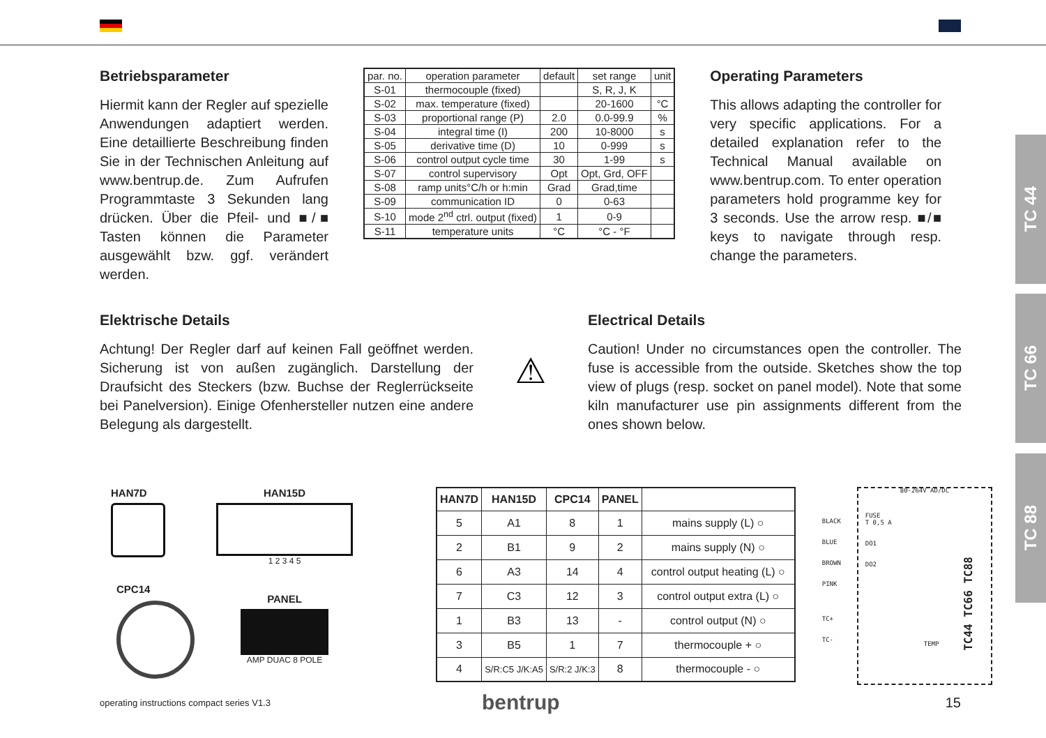Betriebsparameter
Hiermit kann der Regler auf spezielle Anwendungen adaptiert werden. Eine detaillierte Beschreibung finden Sie in der Technischen Anleitung auf www.bentrup.de. Zum Aufrufen Programmtaste 3 Sekunden lang drücken. Über die Pfeil- und ■/■ Tasten können die Parameter ausgewählt bzw. ggf. verändert werden.
| par. no. | operation parameter | default | set range | unit |
| S-01 | thermocouple (fixed) | | S, R, J, K | |
| S-02 | max. temperature (fixed) | | 20-1600 | °C |
| S-03 | proportional range (P) | 2.0 | 0.0-99.9 | % |
| S-04 | integral time (I) | 200 | 10-8000 | s |
| S-05 | derivative time (D) | 10 | 0-999 | s |
| S-06 | control output cycle time | 30 | 1-99 | s |
| S-07 | control supervisory | Opt | Opt, Grd, OFF | |
| S-08 | ramp units°C/h or h:min | Grad | Grad,time | |
| S-09 | communication ID | 0 | 0-63 | |
| S-10 | mode 2<sup>nd</sup> ctrl. output (fixed) | 1 | 0-9 | |
| S-11 | temperature units | °C | °C - °F | |
Operating Parameters
This allows adapting the controller for very specific applications. For a detailed explanation refer to the Technical Manual available on www.bentrup.com. To enter operation parameters hold programme key for 3 seconds. Use the arrow resp. ■/■ keys to navigate through resp. change the parameters.
Elektrische Details
Achtung! Der Regler darf auf keinen Fall geöffnet werden. Sicherung ist von außen zugänglich. Darstellung der Draufsicht des Steckers (bzw. Buchse der Reglerrückseite bei Panelversion). Einige Ofenhersteller nutzen eine andere Belegung als dargestellt.
⚠
Electrical Details
Caution! Under no circumstances open the controller. The fuse is accessible from the outside. Sketches show the top view of plugs (resp. socket on panel model). Note that some kiln manufacturer use pin assignments different from the ones shown below.
HAN7D
HAN15D
1 2 3 4 5
CPC14
PANEL
AMP DUAC 8 POLE
| HAN7D | HAN15D | CPC14 | PANEL | |
| --- | --- | --- | --- | --- |
| 5 | A1 | 8 | 1 | mains supply (L) ○ |
| 2 | B1 | 9 | 2 | mains supply (N) ○ |
| 6 | A3 | 14 | 4 | control output heating (L) ○ |
| 7 | C3 | 12 | 3 | control output extra (L) ○ |
| 1 | B3 | 13 | - | control output (N) ○ |
| 3 | B5 | 1 | 7 | thermocouple + ○ |
| 4 | S/R:C5 J/K:A5 | S/R:2 J/K:3 | 8 | thermocouple - ○ |
BLACK
BLUE
BROWN
PINK
TC+
TC-
FUSE
T 0,5 A
DO1
DO2
80-264V AD/DC
TEMP
TC44 TC66 TC88
TC 44
TC 66
TC 88
operating instructions compact series V1.3 bentrup 15